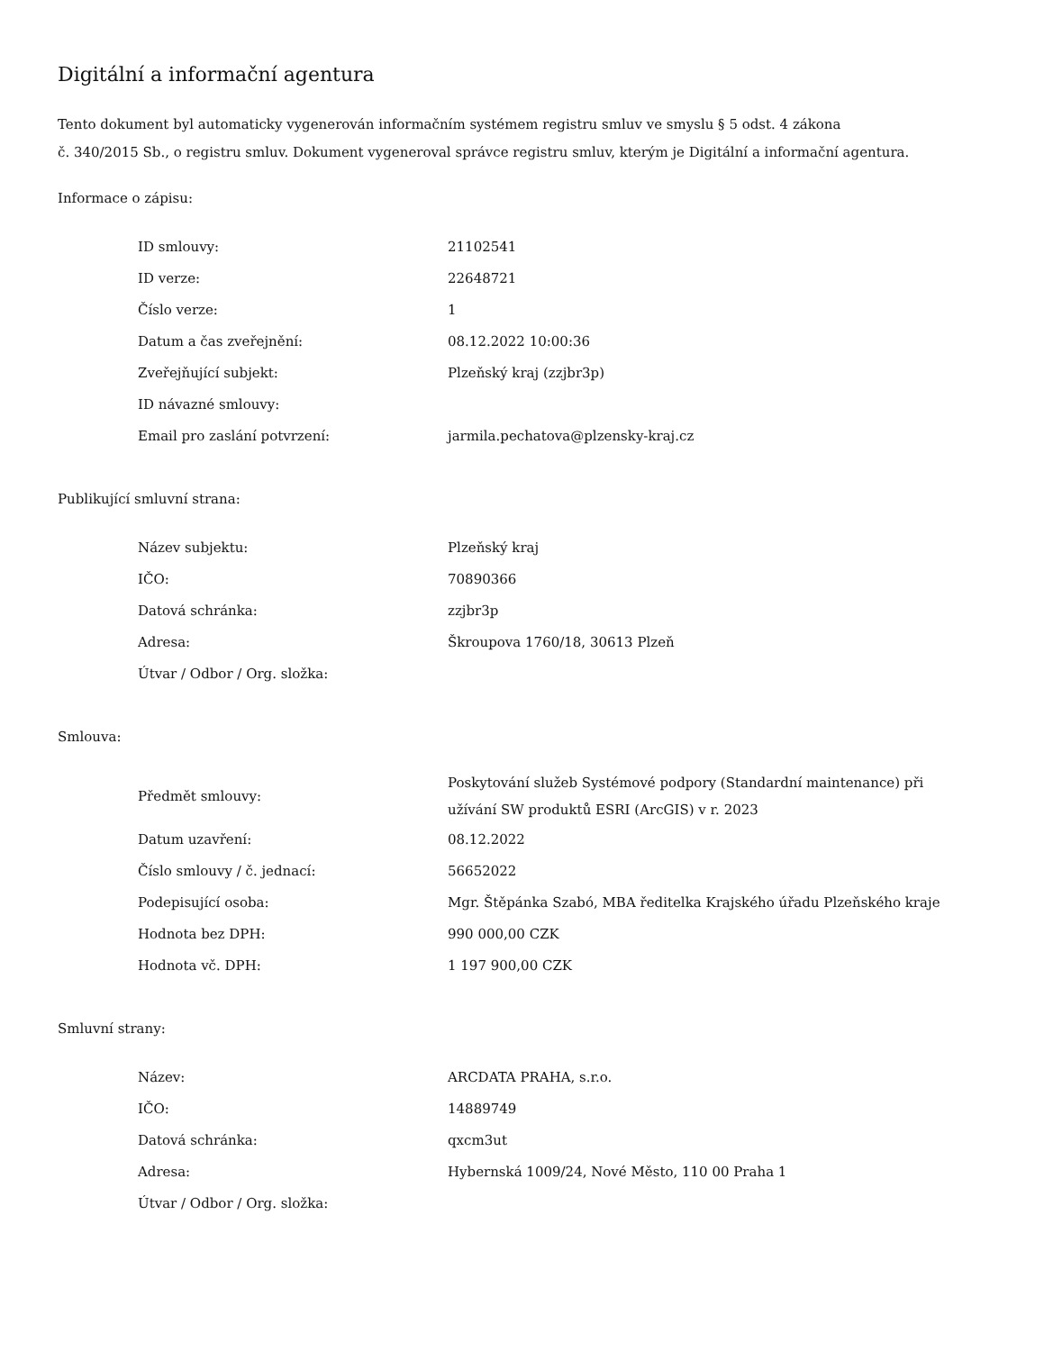Digitální a informační agentura
Tento dokument byl automaticky vygenerován informačním systémem registru smluv ve smyslu § 5 odst. 4 zákona
č. 340/2015 Sb., o registru smluv. Dokument vygeneroval správce registru smluv, kterým je Digitální a informační agentura.
Informace o zápisu:
| ID smlouvy: | 21102541 |
| ID verze: | 22648721 |
| Číslo verze: | 1 |
| Datum a čas zveřejnění: | 08.12.2022 10:00:36 |
| Zveřejňující subjekt: | Plzeňský kraj (zzjbr3p) |
| ID návazné smlouvy: | |
| Email pro zaslání potvrzení: | jarmila.pechatova@plzensky-kraj.cz |
Publikující smluvní strana:
| Název subjektu: | Plzeňský kraj |
| IČO: | 70890366 |
| Datová schránka: | zzjbr3p |
| Adresa: | Škroupova 1760/18, 30613 Plzeň |
| Útvar / Odbor / Org. složka: | |
Smlouva:
| Předmět smlouvy: | Poskytování služeb Systémové podpory (Standardní maintenance) při užívání SW produktů ESRI (ArcGIS) v r. 2023 |
| Datum uzavření: | 08.12.2022 |
| Číslo smlouvy / č. jednací: | 56652022 |
| Podepisující osoba: | Mgr. Štěpánka Szabó, MBA ředitelka Krajského úřadu Plzeňského kraje |
| Hodnota bez DPH: | 990 000,00 CZK |
| Hodnota vč. DPH: | 1 197 900,00 CZK |
Smluvní strany:
| Název: | ARCDATA PRAHA, s.r.o. |
| IČO: | 14889749 |
| Datová schránka: | qxcm3ut |
| Adresa: | Hybernská 1009/24, Nové Město, 110 00 Praha 1 |
| Útvar / Odbor / Org. složka: | |